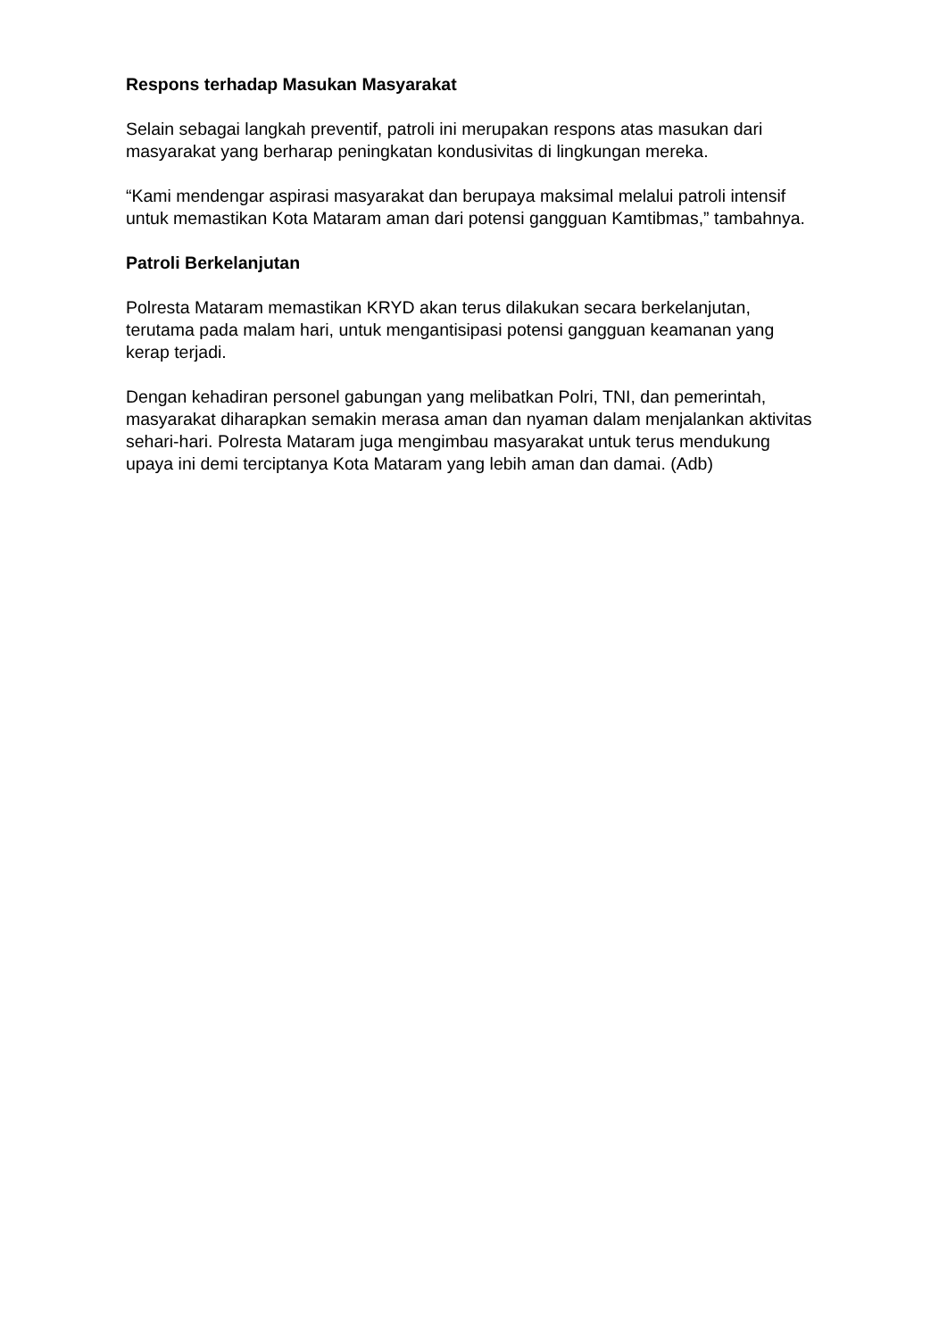Respons terhadap Masukan Masyarakat
Selain sebagai langkah preventif, patroli ini merupakan respons atas masukan dari masyarakat yang berharap peningkatan kondusivitas di lingkungan mereka.
“Kami mendengar aspirasi masyarakat dan berupaya maksimal melalui patroli intensif untuk memastikan Kota Mataram aman dari potensi gangguan Kamtibmas,” tambahnya.
Patroli Berkelanjutan
Polresta Mataram memastikan KRYD akan terus dilakukan secara berkelanjutan, terutama pada malam hari, untuk mengantisipasi potensi gangguan keamanan yang kerap terjadi.
Dengan kehadiran personel gabungan yang melibatkan Polri, TNI, dan pemerintah, masyarakat diharapkan semakin merasa aman dan nyaman dalam menjalankan aktivitas sehari-hari. Polresta Mataram juga mengimbau masyarakat untuk terus mendukung upaya ini demi terciptanya Kota Mataram yang lebih aman dan damai. (Adb)